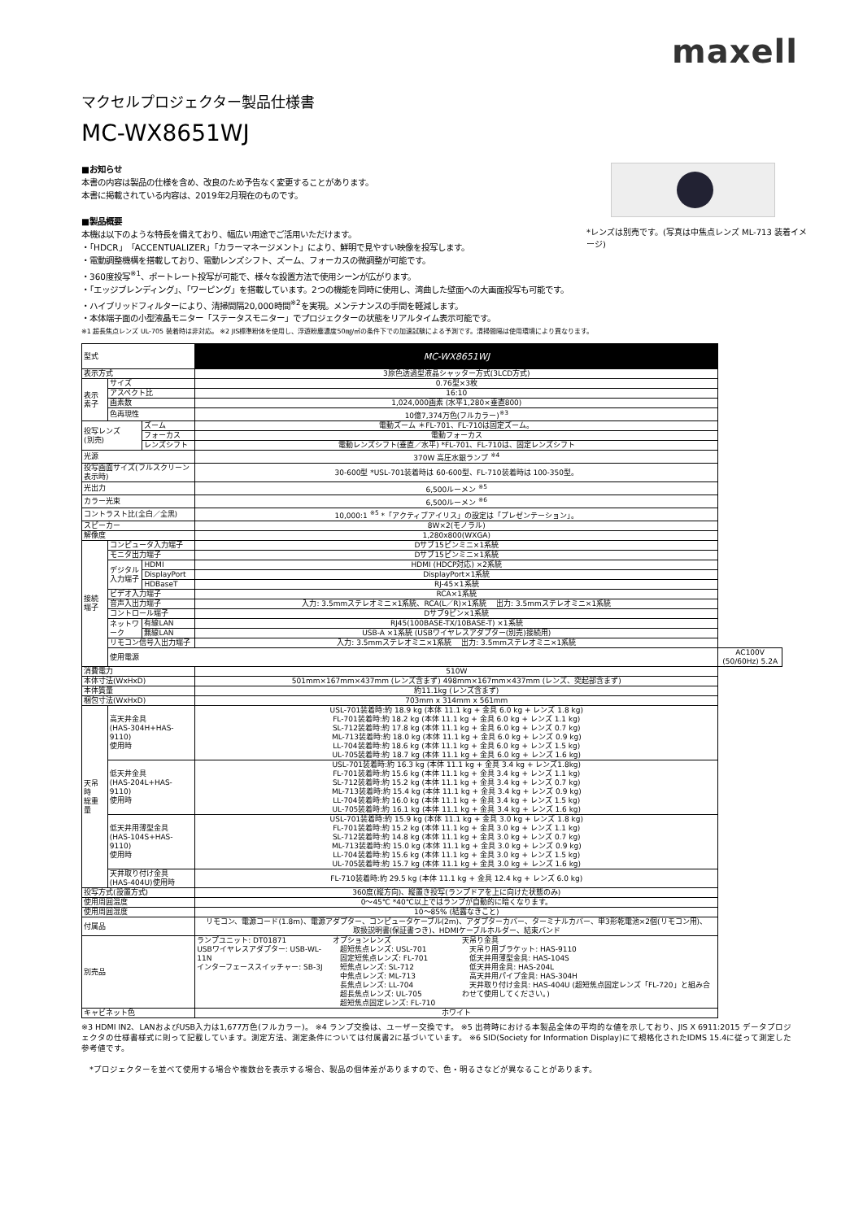maxell
マクセルプロジェクター製品仕様書
MC-WX8651WJ
■お知らせ
本書の内容は製品の仕様を含め、改良のため予告なく変更することがあります。
本書に掲載されている内容は、2019年2月現在のものです。
■製品概要
本機は以下のような特長を備えており、幅広い用途でご活用いただけます。
・「HDCR」「ACCENTUALIZER」「カラーマネージメント」により、鮮明で見やすい映像を投写します。
・電動調整機構を搭載しており、電動レンズシフト、ズーム、フォーカスの微調整が可能です。
・360度投写<sup>※1</sup>、ポートレート投写が可能で、様々な設置方法で使用シーンが広がります。
・「エッジブレンディング」、「ワーピング」を搭載しています。2つの機能を同時に使用し、湾曲した壁面への大画面投写も可能です。
・ハイブリッドフィルターにより、清掃間隔20,000時間<sup>※2</sup>を実現。メンテナンスの手間を軽減します。
・本体端子面の小型液晶モニター「ステータスモニター」でプロジェクターの状態をリアルタイム表示可能です。
*レンズは別売です。(写真は中焦点レンズ ML-713 装着イメージ)
※1 超長焦点レンズ UL-705 装着時は非対応。 ※2 JIS標準粉体を使用し、浮遊粉塵濃度50㎎/㎥の条件下での加速試験による予測です。清掃間隔は使用環境により異なります。
| 型式 | | | MC-WX8651WJ | |
| 表示方式 | | | 3原色透過型液晶シャッター方式(3LCD方式) | |
| 表示素子 | サイズ | | 0.76型×3枚 | |
| | アスペクト比 | | 16:10 | |
| | 画素数 | | 1,024,000画素 (水平1,280×垂直800) | |
| | 色再現性 | | 10億7,374万色(フルカラー)<sup>※3</sup> | |
| 投写レンズ (別売) | | ズーム | 電動ズーム ＊FL-701、FL-710は固定ズーム。 | |
| | | フォーカス | 電動フォーカス | |
| | | レンズシフト | 電動レンズシフト(垂直／水平) *FL-701、FL-710は、固定レンズシフト | |
| 光源 | | | 370W 高圧水銀ランプ <sup>※4</sup> | |
| 投写画面サイズ(フルスクリーン表示時) | | | 30-600型 *USL-701装着時は 60-600型、FL-710装着時は 100-350型。 | |
| 光出力 | | | 6,500ルーメン <sup>※5</sup> | |
| カラー光束 | | | 6,500ルーメン <sup>※6</sup> | |
| コントラスト比(全白／全黒) | | | 10,000:1 <sup>※5</sup> *「アクティブアイリス」の設定は「プレゼンテーション」。 | |
| スピーカー | | | 8W×2(モノラル) | |
| 解像度 | | | 1,280x800(WXGA) | |
| 接続 端子 | コンピュータ入力端子 | | Dサブ15ピンミニ×1系統 | |
| | モニタ出力端子 | | Dサブ15ピンミニ×1系統 | |
| | デジタル 入力端子 | HDMI | HDMI (HDCP対応) ×2系統 | |
| | | DisplayPort | DisplayPort×1系統 | |
| | | HDBaseT | RJ-45×1系統 | |
| | ビデオ入力端子 | | RCA×1系統 | |
| | 音声入出力端子 | | 入力: 3.5mmステレオミニ×1系統、RCA(L／R)×1系統 出力: 3.5mmステレオミニ×1系統 | |
| | コントロール端子 | | Dサブ9ピン×1系統 | |
| | ネットワーク | 有線LAN | RJ45(100BASE-TX/10BASE-T) ×1系統 | |
| | | 無線LAN | USB-A ×1系統 (USBワイヤレスアダプター(別売)接続用) | |
| | リモコン信号入出力端子 | | 入力: 3.5mmステレオミニ×1系統 出力: 3.5mmステレオミニ×1系統 | |
| | 使用電源 | | | AC100V (50/60Hz) 5.2A |
| 消費電力 | | | 510W | |
| 本体寸法(WxHxD) | | | 501mm×167mm×437mm (レンズ含まず) 498mm×167mm×437mm (レンズ、突起部含まず) | |
| 本体質量 | | | 約11.1kg (レンズ含まず) | |
| 梱包寸法(WxHxD) | | | 703mm x 314mm x 561mm | |
| 天吊時 総重量 | 高天井金具 (HAS-304H+HAS-9110) 使用時 | | USL-701装着時:約 18.9 kg (本体 11.1 kg + 金具 6.0 kg + レンズ 1.8 kg) FL-701装着時:約 18.2 kg (本体 11.1 kg + 金具 6.0 kg + レンズ 1.1 kg) SL-712装着時:約 17.8 kg (本体 11.1 kg + 金具 6.0 kg + レンズ 0.7 kg) ML-713装着時:約 18.0 kg (本体 11.1 kg + 金具 6.0 kg + レンズ 0.9 kg) LL-704装着時:約 18.6 kg (本体 11.1 kg + 金具 6.0 kg + レンズ 1.5 kg) UL-705装着時:約 18.7 kg (本体 11.1 kg + 金具 6.0 kg + レンズ 1.6 kg) | |
| | 低天井金具 (HAS-204L+HAS-9110) 使用時 | | USL-701装着時:約 16.3 kg (本体 11.1 kg + 金具 3.4 kg + レンズ1.8kg) FL-701装着時:約 15.6 kg (本体 11.1 kg + 金具 3.4 kg + レンズ 1.1 kg) SL-712装着時:約 15.2 kg (本体 11.1 kg + 金具 3.4 kg + レンズ 0.7 kg) ML-713装着時:約 15.4 kg (本体 11.1 kg + 金具 3.4 kg + レンズ 0.9 kg) LL-704装着時:約 16.0 kg (本体 11.1 kg + 金具 3.4 kg + レンズ 1.5 kg) UL-705装着時:約 16.1 kg (本体 11.1 kg + 金具 3.4 kg + レンズ 1.6 kg) | |
| | 低天井用薄型金具 (HAS-104S+HAS-9110) 使用時 | | USL-701装着時:約 15.9 kg (本体 11.1 kg + 金具 3.0 kg + レンズ 1.8 kg) FL-701装着時:約 15.2 kg (本体 11.1 kg + 金具 3.0 kg + レンズ 1.1 kg) SL-712装着時:約 14.8 kg (本体 11.1 kg + 金具 3.0 kg + レンズ 0.7 kg) ML-713装着時:約 15.0 kg (本体 11.1 kg + 金具 3.0 kg + レンズ 0.9 kg) LL-704装着時:約 15.6 kg (本体 11.1 kg + 金具 3.0 kg + レンズ 1.5 kg) UL-705装着時:約 15.7 kg (本体 11.1 kg + 金具 3.0 kg + レンズ 1.6 kg) | |
| | 天井取り付け金具 (HAS-404U)使用時 | | FL-710装着時:約 29.5 kg (本体 11.1 kg + 金具 12.4 kg + レンズ 6.0 kg) | |
| 投写方式(設置方式) | | | 360度(縦方向)、縦置き投写(ランプドアを上に向けた状態のみ) | |
| 使用周囲温度 | | | 0～45℃ *40℃以上ではランプが自動的に暗くなります。 | |
| 使用周囲湿度 | | | 10～85% (結露なきこと) | |
| 付属品 | | | リモコン、電源コード(1.8m)、電源アダプター、コンピュータケーブル(2m)、アダプターカバー、ターミナルカバー、単3形乾電池×2個(リモコン用)、 取扱説明書(保証書つき)、HDMIケーブルホルダー、結束バンド | |
| 別売品 | | | ランプユニット: DT01871 USBワイヤレスアダプター: USB-WL-11N インターフェーススイッチャー: SB-3J オプションレンズ 超短焦点レンズ: USL-701 固定短焦点レンズ: FL-701 短焦点レンズ: SL-712 中焦点レンズ: ML-713 長焦点レンズ: LL-704 超長焦点レンズ: UL-705 超短焦点固定レンズ: FL-710 天吊り金具 天吊り用ブラケット: HAS-9110 低天井用薄型金具: HAS-104S 低天井用金具: HAS-204L 高天井用パイプ金具: HAS-304H 天井取り付け金具: HAS-404U (超短焦点固定レンズ「FL-720」と組み合わせて使用してください。) | |
| キャビネット色 | | | ホワイト | |
※3 HDMI IN2、LANおよびUSB入力は1,677万色(フルカラー)。 ※4 ランプ交換は、ユーザー交換です。 ※5 出荷時における本製品全体の平均的な値を示しており、JIS X 6911:2015 データプロジェクタの仕様書様式に則って記載しています。測定方法、測定条件については付属書2に基づいています。 ※6 SID(Society for Information Display)にて規格化されたIDMS 15.4に従って測定した参考値です。
　*プロジェクターを並べて使用する場合や複数台を表示する場合、製品の個体差がありますので、色・明るさなどが異なることがあります。